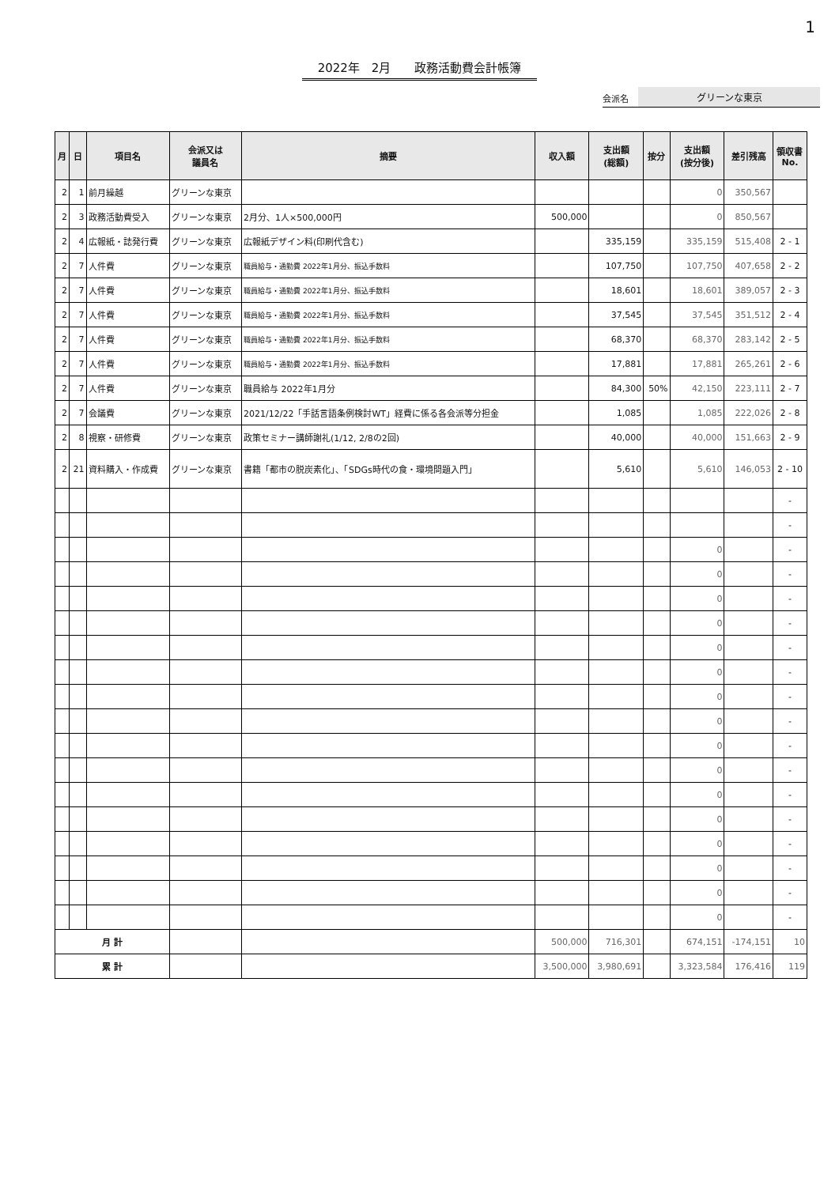1
2022年　2月　　政務活動費会計帳簿
会派名 グリーンな東京
| 月 | 日 | 項目名 | 会派又は 議員名 | 摘要 | 収入額 | 支出額 (総額) | 按分 | 支出額 (按分後) | 差引残高 | 領収書 No. |
| --- | --- | --- | --- | --- | --- | --- | --- | --- | --- | --- |
| 2 | 1 | 前月繰越 | グリーンな東京 | | | | | 0 | 350,567 | |
| 2 | 3 | 政務活動費受入 | グリーンな東京 | 2月分、1人×500,000円 | 500,000 | | | 0 | 850,567 | |
| 2 | 4 | 広報紙・誌発行費 | グリーンな東京 | 広報紙デザイン料(印刷代含む) | | 335,159 | | 335,159 | 515,408 | 2 - 1 |
| 2 | 7 | 人件費 | グリーンな東京 | 職員給与・通勤費 2022年1月分、振込手数料 | | 107,750 | | 107,750 | 407,658 | 2 - 2 |
| 2 | 7 | 人件費 | グリーンな東京 | 職員給与・通勤費 2022年1月分、振込手数料 | | 18,601 | | 18,601 | 389,057 | 2 - 3 |
| 2 | 7 | 人件費 | グリーンな東京 | 職員給与・通勤費 2022年1月分、振込手数料 | | 37,545 | | 37,545 | 351,512 | 2 - 4 |
| 2 | 7 | 人件費 | グリーンな東京 | 職員給与・通勤費 2022年1月分、振込手数料 | | 68,370 | | 68,370 | 283,142 | 2 - 5 |
| 2 | 7 | 人件費 | グリーンな東京 | 職員給与・通勤費 2022年1月分、振込手数料 | | 17,881 | | 17,881 | 265,261 | 2 - 6 |
| 2 | 7 | 人件費 | グリーンな東京 | 職員給与 2022年1月分 | | 84,300 | 50% | 42,150 | 223,111 | 2 - 7 |
| 2 | 7 | 会議費 | グリーンな東京 | 2021/12/22「手話言語条例検討WT」経費に係る各会派等分担金 | | 1,085 | | 1,085 | 222,026 | 2 - 8 |
| 2 | 8 | 視察・研修費 | グリーンな東京 | 政策セミナー講師謝礼(1/12, 2/8の2回) | | 40,000 | | 40,000 | 151,663 | 2 - 9 |
| 2 | 21 | 資料購入・作成費 | グリーンな東京 | 書籍「都市の脱炭素化」、「SDGs時代の食・環境問題入門」 | | 5,610 | | 5,610 | 146,053 | 2 - 10 |
| | | | | | | | | | | - |
| | | | | | | | | | | - |
| | | | | | | | | 0 | | - |
| | | | | | | | | 0 | | - |
| | | | | | | | | 0 | | - |
| | | | | | | | | 0 | | - |
| | | | | | | | | 0 | | - |
| | | | | | | | | 0 | | - |
| | | | | | | | | 0 | | - |
| | | | | | | | | 0 | | - |
| | | | | | | | | 0 | | - |
| | | | | | | | | 0 | | - |
| | | | | | | | | 0 | | - |
| | | | | | | | | 0 | | - |
| | | | | | | | | 0 | | - |
| | | | | | | | | 0 | | - |
| | | | | | | | | 0 | | - |
| | | | | | | | | 0 | | - |
| 月 計 | | | | | 500,000 | 716,301 | | 674,151 | -174,151 | 10 |
| 累 計 | | | | | 3,500,000 | 3,980,691 | | 3,323,584 | 176,416 | 119 |